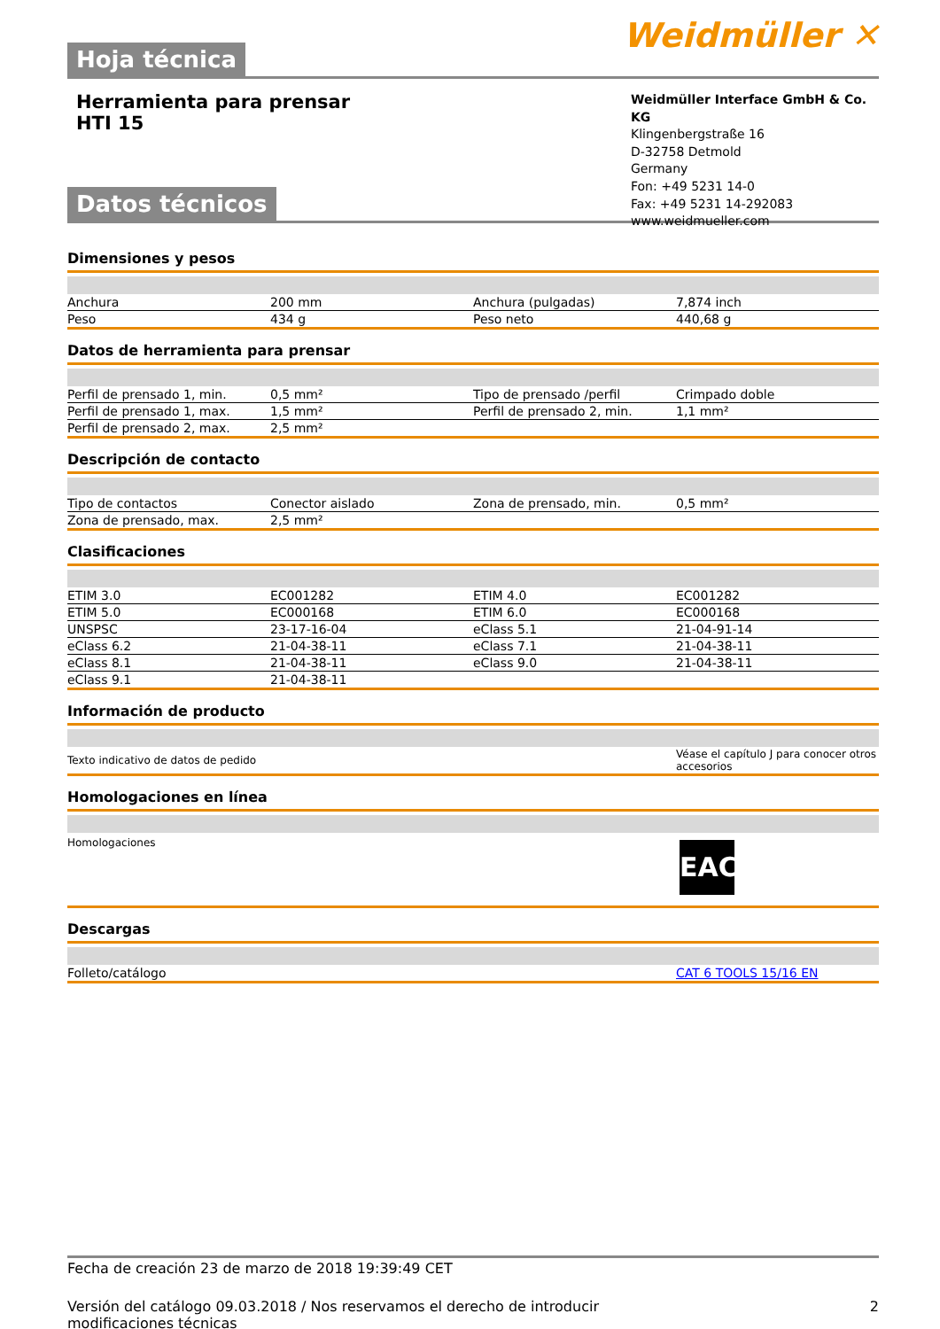Hoja técnica
Weidmüller ✕
Herramienta para prensar
HTI 15
Datos técnicos
Weidmüller Interface GmbH & Co. KG
Klingenbergstraße 16
D-32758 Detmold
Germany
Fon: +49 5231 14-0
Fax: +49 5231 14-292083
www.weidmueller.com
Dimensiones y pesos
| Anchura | 200 mm | | Anchura (pulgadas) | 7,874 inch |
| Peso | 434 g | | Peso neto | 440,68 g |
Datos de herramienta para prensar
| Perfil de prensado 1, min. | 0,5 mm² | | Tipo de prensado /perfil | Crimpado doble |
| Perfil de prensado 1, max. | 1,5 mm² | | Perfil de prensado 2, min. | 1,1 mm² |
| Perfil de prensado 2, max. | 2,5 mm² | | | |
Descripción de contacto
| Tipo de contactos | Conector aislado | | Zona de prensado, min. | 0,5 mm² |
| Zona de prensado, max. | 2,5 mm² | | | |
Clasificaciones
| ETIM 3.0 | EC001282 | | ETIM 4.0 | EC001282 |
| ETIM 5.0 | EC000168 | | ETIM 6.0 | EC000168 |
| UNSPSC | 23-17-16-04 | | eClass 5.1 | 21-04-91-14 |
| eClass 6.2 | 21-04-38-11 | | eClass 7.1 | 21-04-38-11 |
| eClass 8.1 | 21-04-38-11 | | eClass 9.0 | 21-04-38-11 |
| eClass 9.1 | 21-04-38-11 | | | |
Información de producto
| Texto indicativo de datos de pedido | Véase el capítulo J para conocer otros accesorios |
Homologaciones en línea
| Homologaciones | EAC |
Descargas
| Folleto/catálogo | CAT 6 TOOLS 15/16 EN |
Fecha de creación 23 de marzo de 2018 19:39:49 CET
Versión del catálogo 09.03.2018 / Nos reservamos el derecho de introducir modificaciones técnicas
2